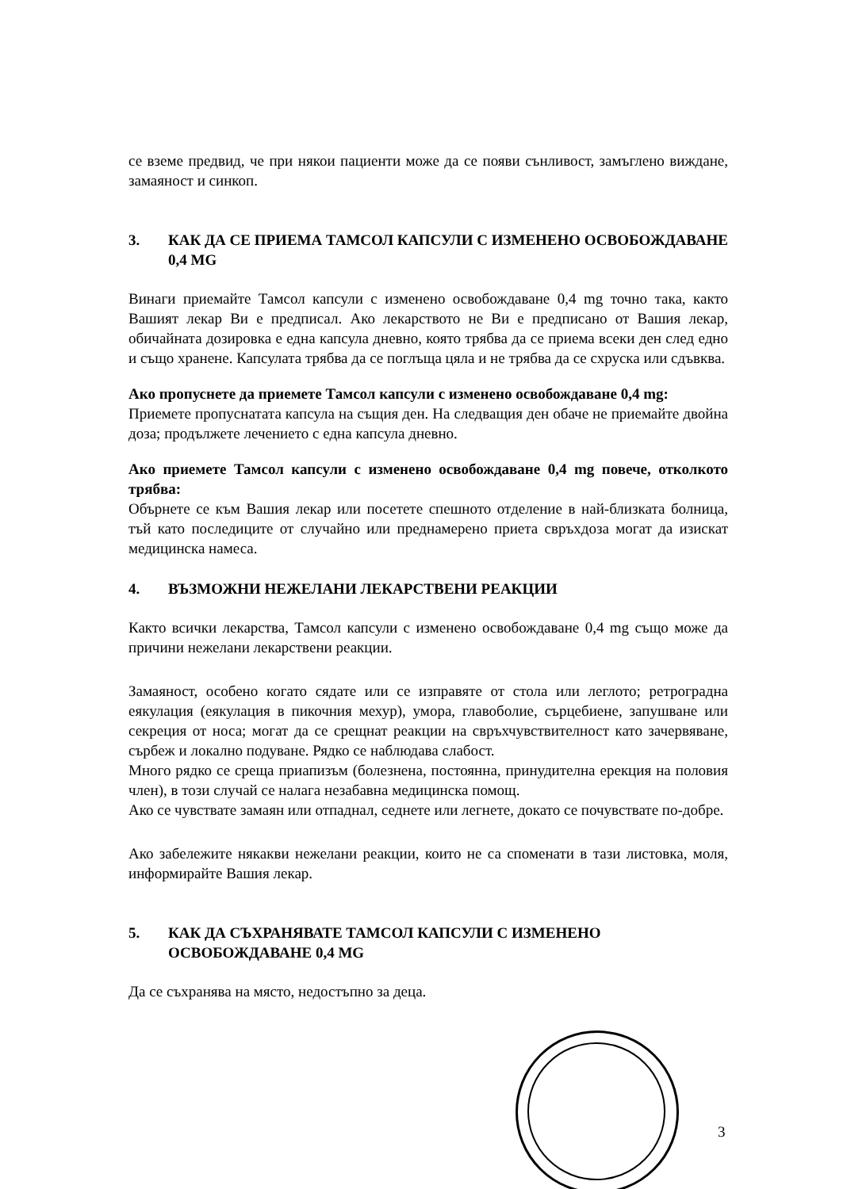се вземе предвид, че при някои пациенти може да се появи сънливост, замъглено виждане, замаяност и синкоп.
3. КАК ДА СЕ ПРИЕМА ТАМСОЛ КАПСУЛИ С ИЗМЕНЕНО ОСВОБОЖДАВАНЕ 0,4 MG
Винаги приемайте Тамсол капсули с изменено освобождаване 0,4 mg точно така, както Вашият лекар Ви е предписал. Ако лекарството не Ви е предписано от Вашия лекар, обичайната дозировка е една капсула дневно, която трябва да се приема всеки ден след едно и също хранене. Капсулата трябва да се поглъща цяла и не трябва да се схруска или сдъвква.
Ако пропуснете да приемете Тамсол капсули с изменено освобождаване 0,4 mg:
Приемете пропуснатата капсула на същия ден. На следващия ден обаче не приемайте двойна доза; продължете лечението с една капсула дневно.
Ако приемете Тамсол капсули с изменено освобождаване 0,4 mg повече, отколкото трябва:
Обърнете се към Вашия лекар или посетете спешното отделение в най-близката болница, тъй като последиците от случайно или преднамерено приета свръхдоза могат да изискат медицинска намеса.
4. ВЪЗМОЖНИ НЕЖЕЛАНИ ЛЕКАРСТВЕНИ РЕАКЦИИ
Както всички лекарства, Тамсол капсули с изменено освобождаване 0,4 mg също може да причини нежелани лекарствени реакции.
Замаяност, особено когато сядате или се изправяте от стола или леглото; ретроградна еякулация (еякулация в пикочния мехур), умора, главоболие, сърцебиене, запушване или секреция от носа; могат да се срещнат реакции на свръхчувствителност като зачервяване, сърбеж и локално подуване. Рядко се наблюдава слабост.
Много рядко се среща приапизъм (болезнена, постоянна, принудителна ерекция на половия член), в този случай се налага незабавна медицинска помощ.
Ако се чувствате замаян или отпаднал, седнете или легнете, докато се почувствате по-добре.
Ако забележите някакви нежелани реакции, които не са споменати в тази листовка, моля, информирайте Вашия лекар.
5. КАК ДА СЪХРАНЯВАТЕ ТАМСОЛ КАПСУЛИ С ИЗМЕНЕНО ОСВОБОЖДАВАНЕ 0,4 MG
Да се съхранява на място, недостъпно за деца.
3